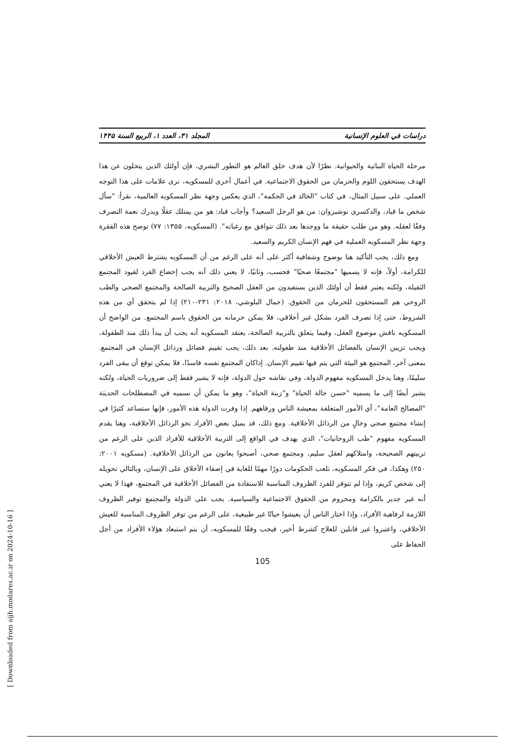دراسات في العلوم الإنسانية المجلد ۳۱، العدد ۱، الربيع السنة ۱۴۴۵
مرحلة الحياة النباتية والحيوانية. نظرًا لأن هدف خلق العالم هو التطور البشري، فإن أولئك الذين يتخلون عن هذا الهدف يستحقون اللوم والحرمان من الحقوق الاجتماعية. في أعمال أخرى للمسكويه، نرى علامات على هذا التوجه العملي. على سبيل المثال، في كتاب "الخالد في الحكمة"، الذي يعكس وجهة نظر المسكويه العالمية، نقرأ: "سأل شخص ما قباد، والدكسرى نوشيروان: من هو الرجل السعيد؟ وأجاب قباد: هو من يمتلك عقلًا ويدرك نعمة التصرف وفقًا لعقله. وهو من طلب حقيقة ما ووجدها بعد ذلك تتوافق مع رغباته". (المسكويه، ۱۳۵۵: ۷۷) توضح هذه الفقرة وجهة نظر المسكويه العملية في فهم الإنسان الكريم والسعيد.
ومع ذلك، يجب التأكيد هنا بوضوح وشفافية أكثر على أنه على الرغم من أن المسكويه يشترط العيش الأخلاقي للكرامة، أولاً، فإنه لا يسميها "مجتمعًا صحيًا" فحسب، وثانيًا، لا يعني ذلك أنه يجب إخضاع الفرد لقيود المجتمع الثقيلة، ولكنه يعتبر فقط أن أولئك الذين يستفيدون من العقل الصحيح والتربية الصالحة والمجتمع الصحي والطب الروحي هم المستحقون للحرمان من الحقوق. (جمال البلوشي، ۲۰۱۸: ۲۳۱-۲۱۰) إذا لم يتحقق أي من هذه الشروط، حتى إذا تصرف الفرد بشكل غير أخلاقي، فلا يمكن حرمانه من الحقوق باسم المجتمع. من الواضح أن المسكويه ناقش موضوع العقل، وفيما يتعلق بالتربية الصالحة، يعتقد المسكويه أنه يجب أن يبدأ ذلك منذ الطفولة، ويجب تزيين الإنسان بالفضائل الأخلاقية منذ طفولته. بعد ذلك، يجب تقييم فضائل ورذائل الإنسان في المجتمع. بمعنى آخر، المجتمع هو البيئة التي يتم فيها تقييم الإنسان. إذاكان المجتمع نفسه فاسدًا، فلا يمكن توقع أن يبقى الفرد سليمًا، وهنا يدخل المسكويه مفهوم الدولة، وفي نقاشه حول الدولة، فإنه لا يشير فقط إلى ضروريات الحياة، ولكنه يشير أيضًا إلى ما يسميه "حسن حالة الحياة" و"زينة الحياة"، وهو ما يمكن أن نسميه في المصطلحات الحديثة "المصالح العامة"، أي الأمور المتعلقة بمعيشة الناس ورفاههم. إذا وفرت الدولة هذه الأمور، فإنها ستساعد كثيرًا في إنشاء مجتمع صحي وخالٍ من الرذائل الأخلاقية. ومع ذلك، قد يميل بعض الأفراد نحو الرذائل الأخلاقية، وهنا يقدم المسكويه مفهوم "طب الروحانيات"، الذي يهدف في الواقع إلى التربية الأخلاقية للأفراد الذين على الرغم من تربيتهم الصحيحة، وامتلاكهم لعقل سليم، ومجتمع صحي، أصبحوا يعانون من الرذائل الأخلاقية. (مسكويه ۲۰۰۱: ۲۵۰) وهكذا، في فكر المسكويه، تلعب الحكومات دورًا مهمًا للغاية في إضفاء الأخلاق على الإنسان، وبالتالي تحويله إلى شخص كريم، وإذا لم تتوفر للفرد الظروف المناسبة للاستفادة من الفضائل الأخلاقية في المجتمع، فهذا لا يعني أنه غير جدير بالكرامة ومحروم من الحقوق الاجتماعية والسياسية. يجب على الدولة والمجتمع توفير الظروف اللازمة لرفاهية الأفراد، وإذا اختار الناس أن يعيشوا حياتًا غير طبيعية، على الرغم من توفر الظروف المناسبة للعيش الأخلاقي، واعتبروا غير قابلين للعلاج كشرط أخير، فيجب وفقًا للمسكويه، أن يتم استبعاد هؤلاء الأفراد من أجل الحفاظ على
105
[ Downloaded from aijh.modares.ac.ir on 2024-10-16 ]